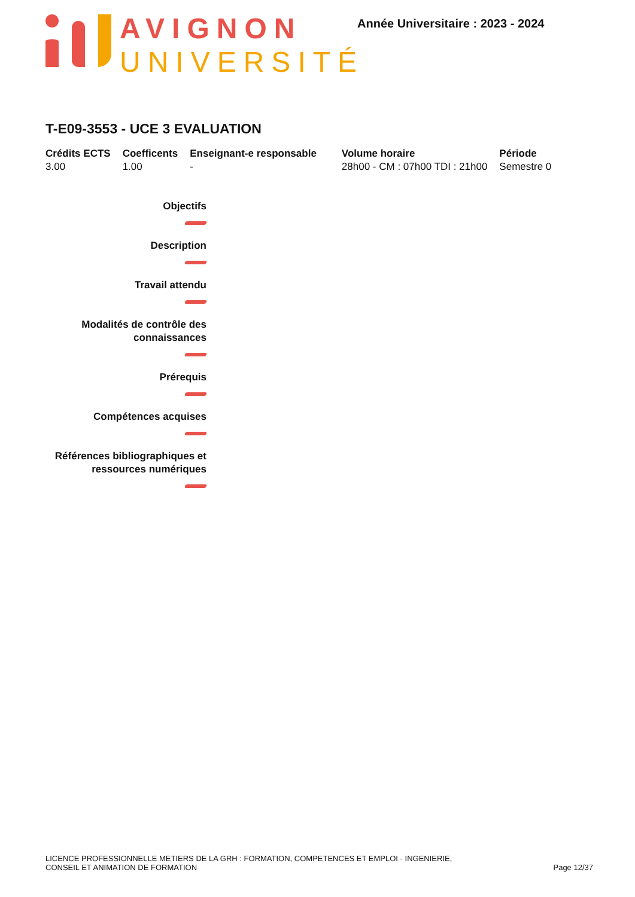AVIGNON
UNIVERSITÉ
Année Universitaire : 2023 - 2024
T-E09-3553 - UCE 3 EVALUATION
| Crédits ECTS | Coefficents | Enseignant-e responsable | Volume horaire | Période |
| --- | --- | --- | --- | --- |
| 3.00 | 1.00 | - | 28h00 - CM : 07h00 TDI : 21h00 | Semestre 0 |
Objectifs
Description
Travail attendu
Modalités de contrôle des
connaissances
Prérequis
Compétences acquises
Références bibliographiques et
ressources numériques
LICENCE PROFESSIONNELLE METIERS DE LA GRH : FORMATION, COMPETENCES ET EMPLOI - INGENIERIE,
CONSEIL ET ANIMATION DE FORMATION
Page 12/37